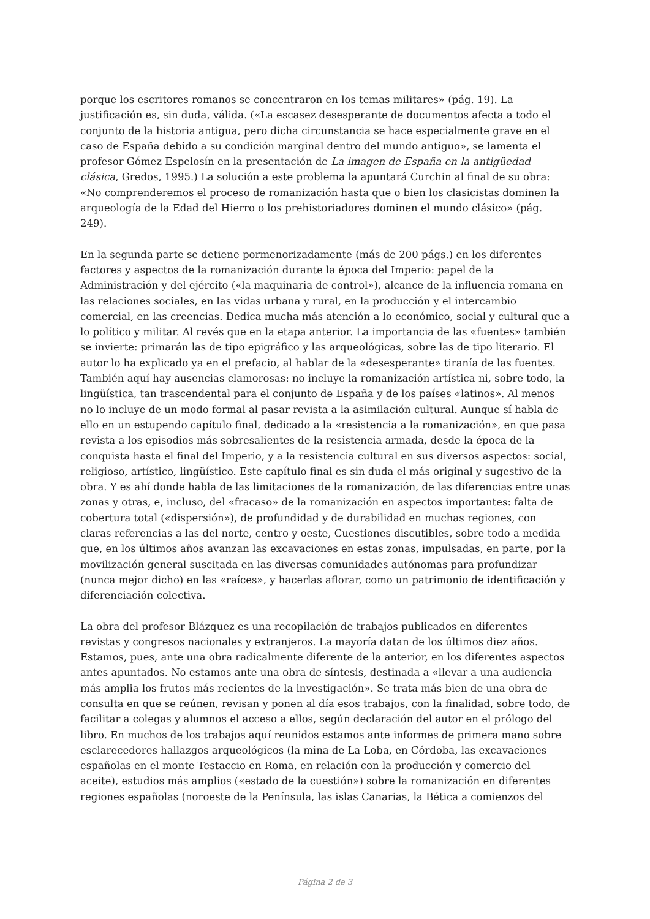porque los escritores romanos se concentraron en los temas militares» (pág. 19). La justificación es, sin duda, válida. («La escasez desesperante de documentos afecta a todo el conjunto de la historia antigua, pero dicha circunstancia se hace especialmente grave en el caso de España debido a su condición marginal dentro del mundo antiguo», se lamenta el profesor Gómez Espelosín en la presentación de La imagen de España en la antigüedad clásica, Gredos, 1995.) La solución a este problema la apuntará Curchin al final de su obra: «No comprenderemos el proceso de romanización hasta que o bien los clasicistas dominen la arqueología de la Edad del Hierro o los prehistoriadores dominen el mundo clásico» (pág. 249).
En la segunda parte se detiene pormenorizadamente (más de 200 págs.) en los diferentes factores y aspectos de la romanización durante la época del Imperio: papel de la Administración y del ejército («la maquinaria de control»), alcance de la influencia romana en las relaciones sociales, en las vidas urbana y rural, en la producción y el intercambio comercial, en las creencias. Dedica mucha más atención a lo económico, social y cultural que a lo político y militar. Al revés que en la etapa anterior. La importancia de las «fuentes» también se invierte: primarán las de tipo epigráfico y las arqueológicas, sobre las de tipo literario. El autor lo ha explicado ya en el prefacio, al hablar de la «desesperante» tiranía de las fuentes. También aquí hay ausencias clamorosas: no incluye la romanización artística ni, sobre todo, la lingüística, tan trascendental para el conjunto de España y de los países «latinos». Al menos no lo incluye de un modo formal al pasar revista a la asimilación cultural. Aunque sí habla de ello en un estupendo capítulo final, dedicado a la «resistencia a la romanización», en que pasa revista a los episodios más sobresalientes de la resistencia armada, desde la época de la conquista hasta el final del Imperio, y a la resistencia cultural en sus diversos aspectos: social, religioso, artístico, lingüístico. Este capítulo final es sin duda el más original y sugestivo de la obra. Y es ahí donde habla de las limitaciones de la romanización, de las diferencias entre unas zonas y otras, e, incluso, del «fracaso» de la romanización en aspectos importantes: falta de cobertura total («dispersión»), de profundidad y de durabilidad en muchas regiones, con claras referencias a las del norte, centro y oeste, Cuestiones discutibles, sobre todo a medida que, en los últimos años avanzan las excavaciones en estas zonas, impulsadas, en parte, por la movilización general suscitada en las diversas comunidades autónomas para profundizar (nunca mejor dicho) en las «raíces», y hacerlas aflorar, como un patrimonio de identificación y diferenciación colectiva.
La obra del profesor Blázquez es una recopilación de trabajos publicados en diferentes revistas y congresos nacionales y extranjeros. La mayoría datan de los últimos diez años. Estamos, pues, ante una obra radicalmente diferente de la anterior, en los diferentes aspectos antes apuntados. No estamos ante una obra de síntesis, destinada a «llevar a una audiencia más amplia los frutos más recientes de la investigación». Se trata más bien de una obra de consulta en que se reúnen, revisan y ponen al día esos trabajos, con la finalidad, sobre todo, de facilitar a colegas y alumnos el acceso a ellos, según declaración del autor en el prólogo del libro. En muchos de los trabajos aquí reunidos estamos ante informes de primera mano sobre esclarecedores hallazgos arqueológicos (la mina de La Loba, en Córdoba, las excavaciones españolas en el monte Testaccio en Roma, en relación con la producción y comercio del aceite), estudios más amplios («estado de la cuestión») sobre la romanización en diferentes regiones españolas (noroeste de la Península, las islas Canarias, la Bética a comienzos del
Página 2 de 3